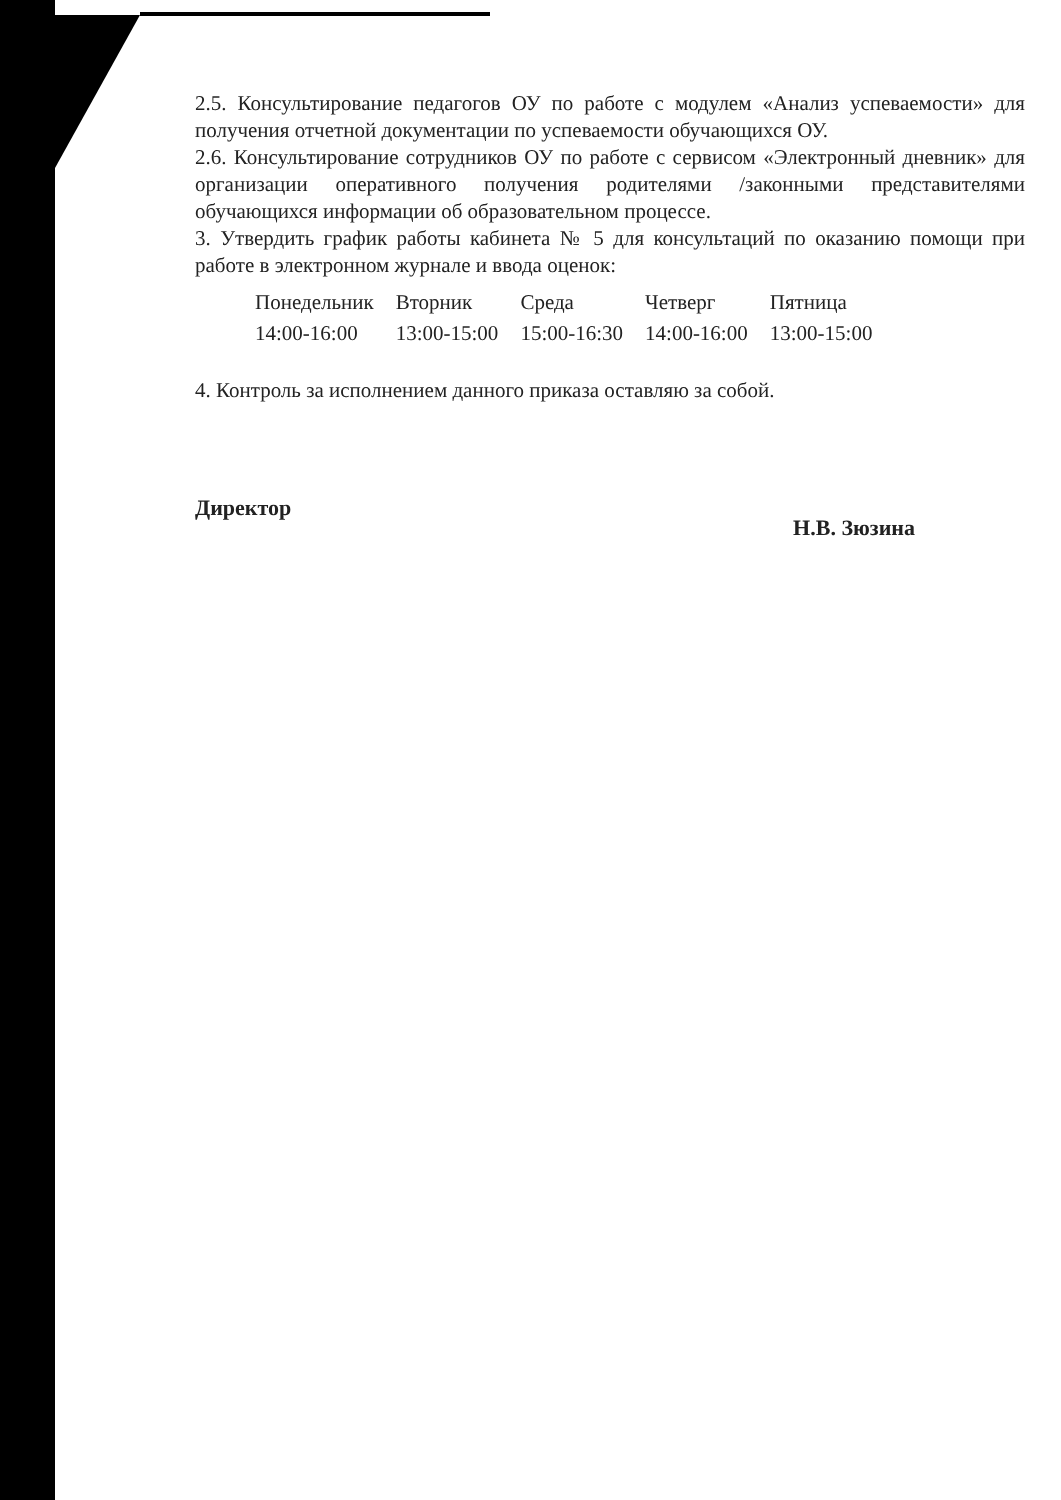2.5. Консультирование педагогов ОУ по работе с модулем «Анализ успеваемости» для получения отчетной документации по успеваемости обучающихся ОУ.
2.6. Консультирование сотрудников ОУ по работе с сервисом «Электронный дневник» для организации оперативного получения родителями /законными представителями обучающихся информации об образовательном процессе.
3. Утвердить график работы кабинета № 5 для консультаций по оказанию помощи при работе в электронном журнале и ввода оценок:
| Понедельник | Вторник | Среда | Четверг | Пятница |
| 14:00-16:00 | 13:00-15:00 | 15:00-16:30 | 14:00-16:00 | 13:00-15:00 |
4. Контроль за исполнением данного приказа оставляю за собой.
Директор Н.В. Зюзина